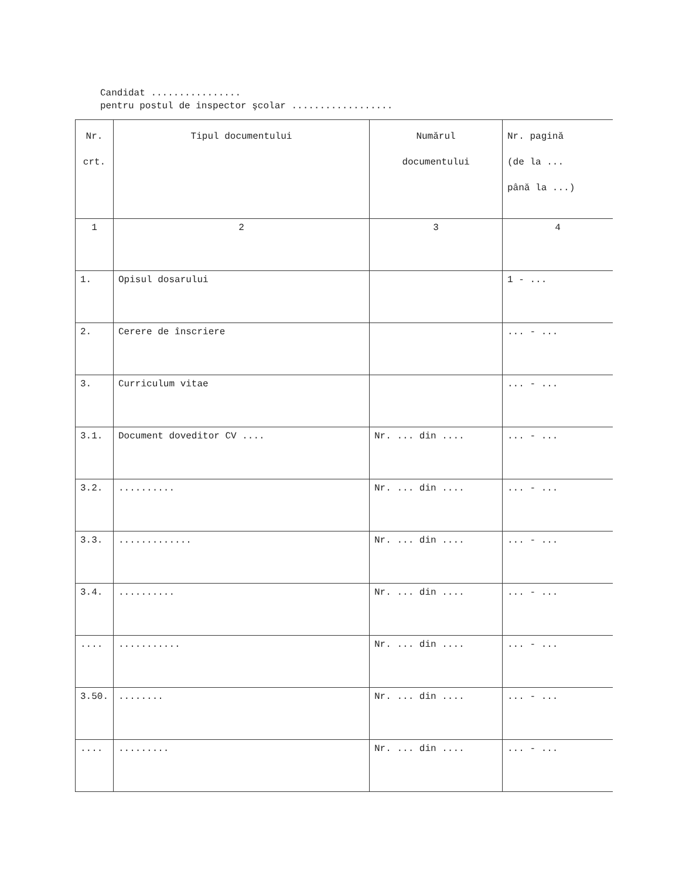Candidat ................
pentru postul de inspector şcolar ..................
| Nr. crt. | Tipul documentului | Numărul documentului | Nr. pagină (de la ... până la ...) |
| --- | --- | --- | --- |
| 1 | 2 | 3 | 4 |
| 1. | Opisul dosarului | | 1 - ... |
| 2. | Cerere de înscriere | | ... - ... |
| 3. | Curriculum vitae | | ... - ... |
| 3.1. | Document doveditor CV .... | Nr. ... din .... | ... - ... |
| 3.2. | .......... | Nr. ... din .... | ... - ... |
| 3.3. | ............. | Nr. ... din .... | ... - ... |
| 3.4. | .......... | Nr. ... din .... | ... - ... |
| .... | ........... | Nr. ... din .... | ... - ... |
| 3.50. | ........ | Nr. ... din .... | ... - ... |
| .... | ......... | Nr. ... din .... | ... - ... |